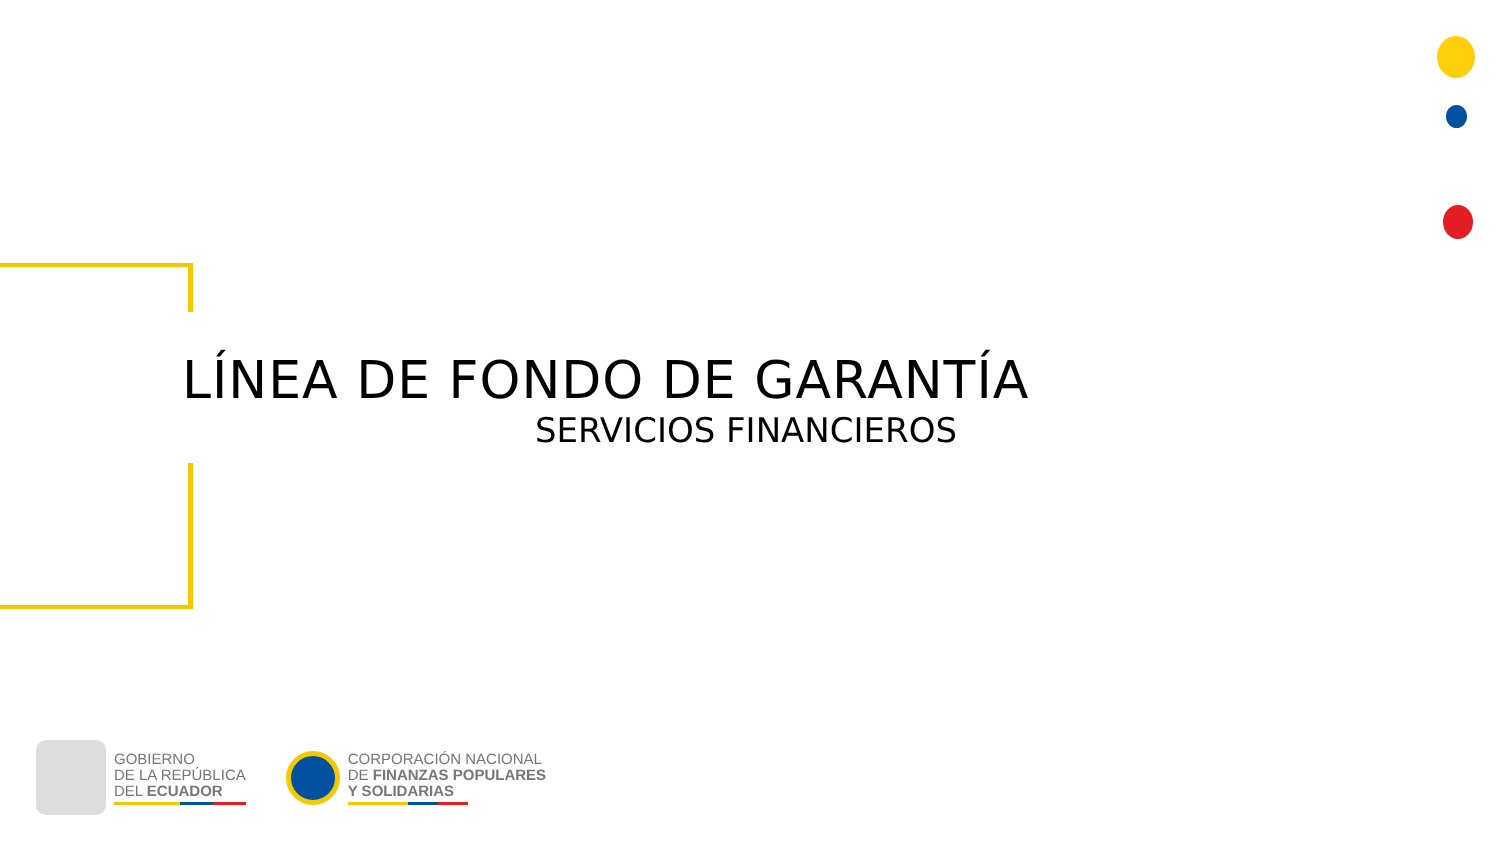LÍNEA DE FONDO DE GARANTÍA
SERVICIOS FINANCIEROS
GOBIERNO
DE LA REPÚBLICA
DEL ECUADOR
CORPORACIÓN NACIONAL
DE FINANZAS POPULARES
Y SOLIDARIAS